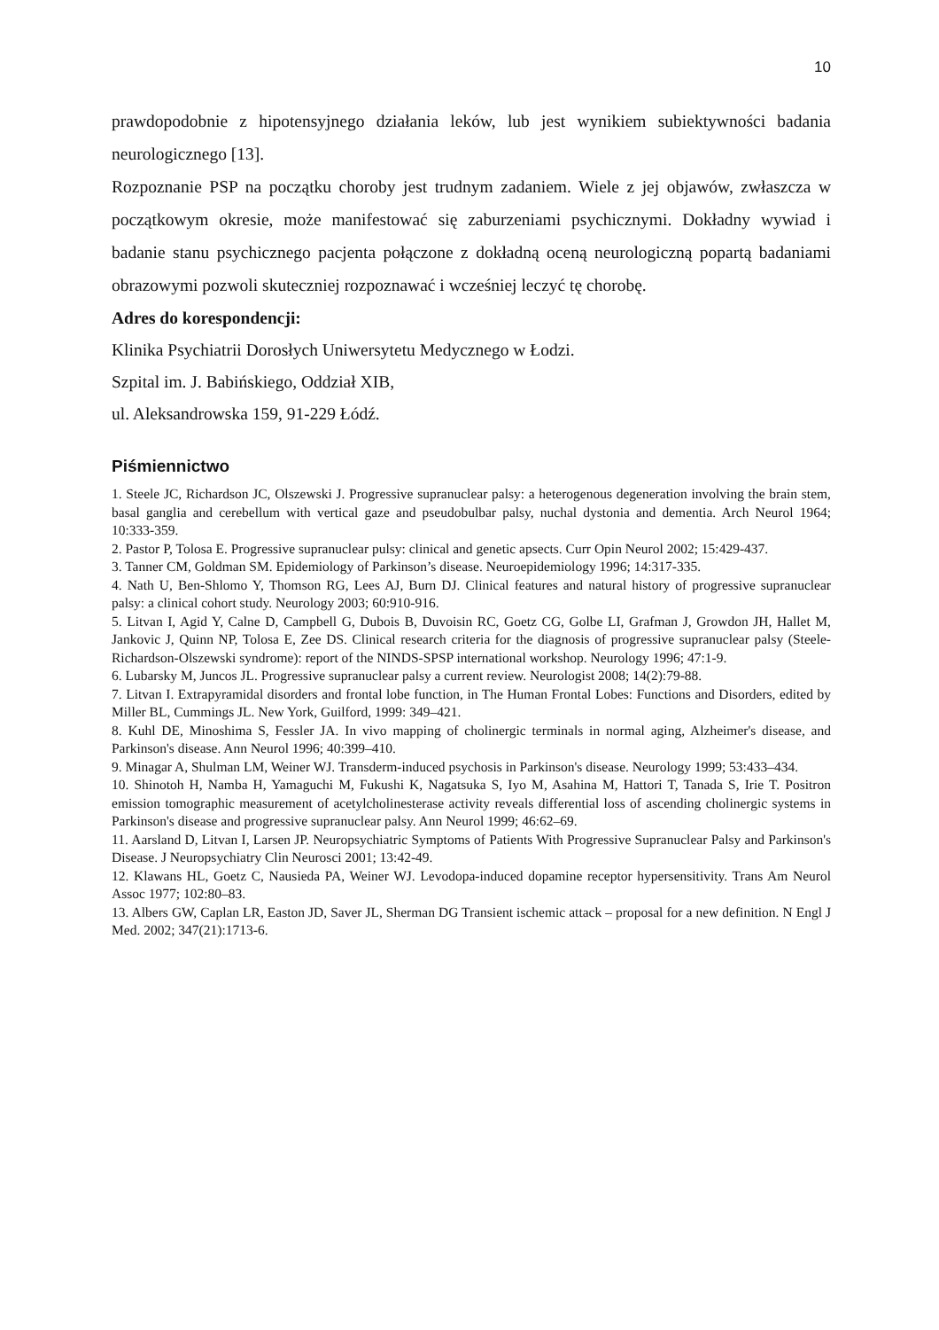10
prawdopodobnie z hipotensyjnego działania leków, lub jest wynikiem subiektywności badania neurologicznego [13].
Rozpoznanie PSP na początku choroby jest trudnym zadaniem. Wiele z jej objawów, zwłaszcza w początkowym okresie, może manifestować się zaburzeniami psychicznymi. Dokładny wywiad i badanie stanu psychicznego pacjenta połączone z dokładną oceną neurologiczną popartą badaniami obrazowymi pozwoli skuteczniej rozpoznawać i wcześniej leczyć tę chorobę.
Adres do korespondencji:
Klinika Psychiatrii Dorosłych Uniwersytetu Medycznego w Łodzi.
Szpital im. J. Babińskiego, Oddział XIB,
ul. Aleksandrowska 159, 91-229 Łódź.
Piśmiennictwo
1. Steele JC, Richardson JC, Olszewski J. Progressive supranuclear palsy: a heterogenous degeneration involving the brain stem, basal ganglia and cerebellum with vertical gaze and pseudobulbar palsy, nuchal dystonia and dementia. Arch Neurol 1964; 10:333-359.
2. Pastor P, Tolosa E. Progressive supranuclear pulsy: clinical and genetic apsects. Curr Opin Neurol 2002; 15:429-437.
3. Tanner CM, Goldman SM. Epidemiology of Parkinson’s disease. Neuroepidemiology 1996; 14:317-335.
4. Nath U, Ben-Shlomo Y, Thomson RG, Lees AJ, Burn DJ. Clinical features and natural history of progressive supranuclear palsy: a clinical cohort study. Neurology 2003; 60:910-916.
5. Litvan I, Agid Y, Calne D, Campbell G, Dubois B, Duvoisin RC, Goetz CG, Golbe LI, Grafman J, Growdon JH, Hallet M, Jankovic J, Quinn NP, Tolosa E, Zee DS. Clinical research criteria for the diagnosis of progressive supranuclear palsy (Steele-Richardson-Olszewski syndrome): report of the NINDS-SPSP international workshop. Neurology 1996; 47:1-9.
6. Lubarsky M, Juncos JL. Progressive supranuclear palsy a current review. Neurologist 2008; 14(2):79-88.
7. Litvan I. Extrapyramidal disorders and frontal lobe function, in The Human Frontal Lobes: Functions and Disorders, edited by Miller BL, Cummings JL. New York, Guilford, 1999: 349–421.
8. Kuhl DE, Minoshima S, Fessler JA. In vivo mapping of cholinergic terminals in normal aging, Alzheimer's disease, and Parkinson's disease. Ann Neurol 1996; 40:399–410.
9. Minagar A, Shulman LM, Weiner WJ. Transderm-induced psychosis in Parkinson's disease. Neurology 1999; 53:433–434.
10. Shinotoh H, Namba H, Yamaguchi M, Fukushi K, Nagatsuka S, Iyo M, Asahina M, Hattori T, Tanada S, Irie T. Positron emission tomographic measurement of acetylcholinesterase activity reveals differential loss of ascending cholinergic systems in Parkinson's disease and progressive supranuclear palsy. Ann Neurol 1999; 46:62–69.
11. Aarsland D, Litvan I, Larsen JP. Neuropsychiatric Symptoms of Patients With Progressive Supranuclear Palsy and Parkinson's Disease. J Neuropsychiatry Clin Neurosci 2001; 13:42-49.
12. Klawans HL, Goetz C, Nausieda PA, Weiner WJ. Levodopa-induced dopamine receptor hypersensitivity. Trans Am Neurol Assoc 1977; 102:80–83.
13. Albers GW, Caplan LR, Easton JD, Saver JL, Sherman DG Transient ischemic attack – proposal for a new definition. N Engl J Med. 2002; 347(21):1713-6.